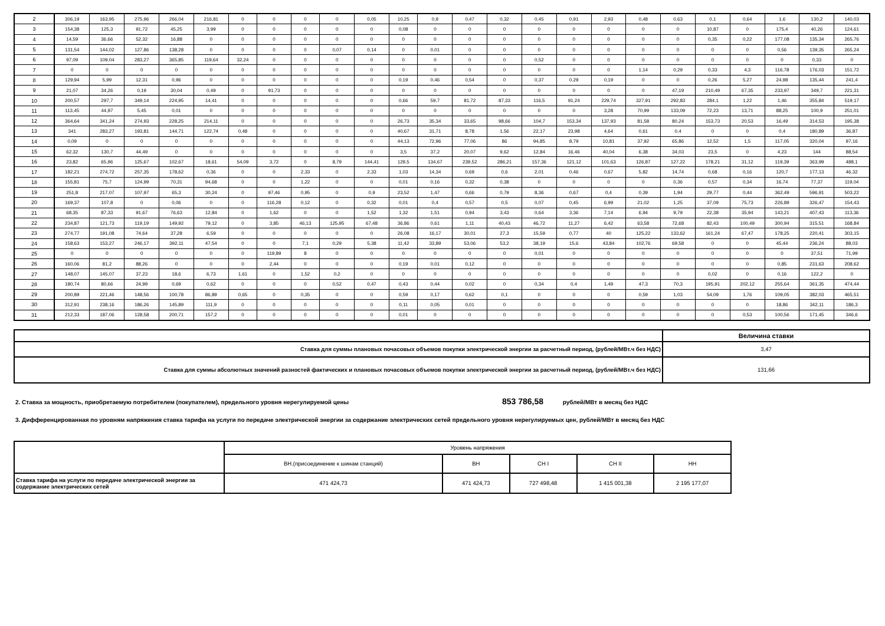| 2 | 306,19 | 163,95 | 275,96 | 266,04 | 216,81 | 0 | 0 | 0 | 0 | 0,05 | 10,25 | 0,9 | 0,47 | 0,32 | 0,45 | 0,91 | 2,93 | 0,48 | 0,63 | 0,1 | 0,64 | 1,6 | 130,2 | 140,03 |
| 3 | 154,38 | 125,3 | 91,72 | 45,25 | 3,99 | 0 | 0 | 0 | 0 | 0 | 0,08 | 0 | 0 | 0 | 0 | 0 | 0 | 0 | 0 | 10,87 | 0 | 175,4 | 40,26 | 124,61 |
| 4 | 14,59 | 36,66 | 52,32 | 16,88 | 0 | 0 | 0 | 0 | 0 | 0 | 0 | 0 | 0 | 0 | 0 | 0 | 0 | 0 | 0 | 0,35 | 0,22 | 177,08 | 135,34 | 265,76 |
| 5 | 131,54 | 144,02 | 127,86 | 138,28 | 0 | 0 | 0 | 0 | 0,07 | 0,14 | 0 | 0,01 | 0 | 0 | 0 | 0 | 0 | 0 | 0 | 0 | 0 | 0,56 | 139,35 | 265,24 |
| 6 | 97,09 | 109,04 | 283,27 | 365,85 | 119,64 | 32,24 | 0 | 0 | 0 | 0 | 0 | 0 | 0 | 0 | 0,52 | 0 | 0 | 0 | 0 | 0 | 0 | 0 | 0,33 | 0 |
| 7 | 0 | 0 | 0 | 0 | 0 | 0 | 0 | 0 | 0 | 0 | 0 | 0 | 0 | 0 | 0 | 0 | 0 | 1,14 | 0,29 | 0,33 | 4,3 | 116,78 | 176,03 | 151,72 |
| 8 | 129,94 | 5,99 | 12,31 | 0,96 | 0 | 0 | 0 | 0 | 0 | 0 | 0,19 | 0,46 | 0,54 | 0 | 0,37 | 0,29 | 0,19 | 0 | 0 | 0,26 | 5,27 | 24,98 | 135,44 | 241,4 |
| 9 | 21,07 | 34,26 | 0,19 | 30,04 | 0,49 | 0 | 91,73 | 0 | 0 | 0 | 0 | 0 | 0 | 0 | 0 | 0 | 0 | 0 | 47,19 | 210,49 | 67,35 | 233,97 | 349,7 | 221,31 |
| 10 | 200,57 | 297,7 | 349,14 | 224,95 | 14,41 | 0 | 0 | 0 | 0 | 0 | 0,66 | 59,7 | 81,72 | 87,33 | 116,5 | 91,24 | 229,74 | 327,91 | 292,83 | 284,1 | 1,22 | 1,46 | 355,84 | 519,17 |
| 11 | 113,45 | 44,97 | 5,45 | 0,01 | 0 | 0 | 0 | 0 | 0 | 0 | 0 | 0 | 0 | 0 | 0 | 0 | 3,28 | 70,99 | 133,09 | 72,23 | 13,71 | 88,25 | 100,9 | 251,01 |
| 12 | 364,64 | 341,24 | 274,93 | 228,25 | 214,11 | 0 | 0 | 0 | 0 | 0 | 26,73 | 35,34 | 33,65 | 98,66 | 104,7 | 153,34 | 137,93 | 81,58 | 80,24 | 153,73 | 20,53 | 16,49 | 314,53 | 195,38 |
| 13 | 341 | 283,27 | 193,81 | 144,71 | 122,74 | 0,48 | 0 | 0 | 0 | 0 | 40,67 | 31,71 | 8,78 | 1,56 | 22,17 | 23,98 | 4,64 | 0,61 | 0,4 | 0 | 0 | 0,4 | 180,89 | 36,87 |
| 14 | 0,09 | 0 | 0 | 0 | 0 | 0 | 0 | 0 | 0 | 0 | 44,13 | 72,96 | 77,06 | 86 | 94,85 | 8,79 | 10,81 | 37,92 | 65,86 | 12,52 | 1,5 | 117,05 | 320,04 | 97,16 |
| 15 | 62,32 | 130,7 | 44,49 | 0 | 0 | 0 | 0 | 0 | 0 | 0 | 3,5 | 37,2 | 20,07 | 9,62 | 12,84 | 16,46 | 40,04 | 6,38 | 34,03 | 23,5 | 0 | 4,23 | 144 | 88,54 |
| 16 | 23,82 | 65,96 | 125,67 | 102,67 | 18,61 | 54,09 | 3,72 | 0 | 8,79 | 144,41 | 129,5 | 134,67 | 239,52 | 286,21 | 157,36 | 121,12 | 101,63 | 126,87 | 127,22 | 178,21 | 31,12 | 119,39 | 363,99 | 488,1 |
| 17 | 182,21 | 274,72 | 257,35 | 178,62 | 0,36 | 0 | 0 | 2,33 | 0 | 2,33 | 1,03 | 14,34 | 0,69 | 0,6 | 2,01 | 0,46 | 0,67 | 5,82 | 14,74 | 0,68 | 0,16 | 120,7 | 177,13 | 46,32 |
| 18 | 155,81 | 75,7 | 124,99 | 70,31 | 94,68 | 0 | 0 | 1,22 | 0 | 0 | 0,01 | 0,16 | 0,32 | 0,38 | 0 | 0 | 0 | 0 | 0,36 | 0,57 | 0,34 | 16,74 | 77,37 | 119,04 |
| 19 | 251,8 | 217,07 | 107,97 | 65,3 | 30,24 | 0 | 97,46 | 0,95 | 0 | 0,9 | 23,52 | 1,47 | 0,66 | 0,79 | 8,36 | 0,67 | 0,4 | 0,39 | 1,94 | 29,77 | 0,44 | 362,49 | 596,91 | 503,22 |
| 20 | 169,37 | 107,8 | 0 | 0,06 | 0 | 0 | 116,28 | 0,12 | 0 | 0,32 | 0,01 | 0,4 | 0,57 | 0,5 | 0,07 | 0,45 | 6,99 | 21,02 | 1,25 | 37,09 | 75,73 | 226,89 | 326,47 | 154,43 |
| 21 | 68,35 | 87,33 | 91,67 | 76,63 | 12,84 | 0 | 1,62 | 0 | 0 | 1,52 | 1,32 | 1,51 | 0,94 | 3,43 | 0,64 | 3,36 | 7,14 | 6,94 | 9,79 | 22,38 | 35,94 | 143,21 | 407,43 | 113,36 |
| 22 | 234,87 | 121,73 | 119,19 | 149,92 | 79,12 | 0 | 3,85 | 46,13 | 125,95 | 67,48 | 36,86 | 0,61 | 1,11 | 40,43 | 46,72 | 11,27 | 6,42 | 63,58 | 72,68 | 82,43 | 100,49 | 300,94 | 315,51 | 168,84 |
| 23 | 274,77 | 191,08 | 74,64 | 37,28 | 6,59 | 0 | 0 | 0 | 0 | 0 | 26,08 | 16,17 | 30,01 | 27,3 | 15,59 | 0,77 | 40 | 125,22 | 133,62 | 161,24 | 67,47 | 178,25 | 220,41 | 303,15 |
| 24 | 158,63 | 153,27 | 246,17 | 392,11 | 47,54 | 0 | 0 | 7,1 | 0,29 | 5,38 | 11,42 | 33,89 | 53,06 | 53,2 | 38,19 | 15,6 | 43,84 | 102,76 | 69,58 | 0 | 0 | 45,44 | 236,24 | 88,03 |
| 25 | 0 | 0 | 0 | 0 | 0 | 0 | 119,89 | 8 | 0 | 0 | 0 | 0 | 0 | 0 | 0,01 | 0 | 0 | 0 | 0 | 0 | 0 | 0 | 37,51 | 71,99 |
| 26 | 160,06 | 81,2 | 88,26 | 0 | 0 | 0 | 2,44 | 0 | 0 | 0 | 0,19 | 0,01 | 0,12 | 0 | 0 | 0 | 0 | 0 | 0 | 0 | 0 | 0,85 | 231,63 | 208,62 |
| 27 | 148,07 | 145,07 | 37,23 | 18,6 | 6,73 | 1,61 | 0 | 1,52 | 0,2 | 0 | 0 | 0 | 0 | 0 | 0 | 0 | 0 | 0 | 0 | 0,02 | 0 | 0,16 | 122,2 | 0 |
| 28 | 180,74 | 80,66 | 24,99 | 0,69 | 0,62 | 0 | 0 | 0 | 0,52 | 0,47 | 0,43 | 0,44 | 0,02 | 0 | 0,34 | 0,4 | 1,49 | 47,3 | 70,3 | 195,91 | 202,12 | 255,64 | 361,35 | 474,44 |
| 29 | 200,89 | 221,46 | 148,56 | 100,78 | 86,89 | 0,65 | 0 | 0,35 | 0 | 0 | 0,59 | 0,17 | 0,62 | 0,1 | 0 | 0 | 0 | 0,59 | 1,03 | 54,09 | 1,76 | 109,05 | 382,03 | 465,51 |
| 30 | 312,91 | 238,16 | 186,26 | 145,89 | 111,9 | 0 | 0 | 0 | 0 | 0 | 0,11 | 0,05 | 0,01 | 0 | 0 | 0 | 0 | 0 | 0 | 0 | 0 | 18,86 | 342,11 | 186,3 |
| 31 | 212,33 | 187,06 | 128,58 | 200,71 | 157,2 | 0 | 0 | 0 | 0 | 0 | 0,01 | 0 | 0 | 0 | 0 | 0 | 0 | 0 | 0 | 0 | 0,53 | 100,56 | 171,45 | 346,6 |
| | Величина ставки |
| Ставка для суммы плановых почасовых объемов покупки электрической энергии за расчетный период, (рублей/МВт.ч без НДС) | 3,47 |
| Ставка для суммы абсолютных значений разностей фактических и плановых почасовых объемов покупки электрической энергии за расчетный период, (рублей/МВт.ч без НДС) | 131,66 |
2. Ставка за мощность, приобретаемую потребителем (покупателем), предельного уровня нерегулируемой цены 853 786,58 рублей/МВт в месяц без НДС
3. Дифференцированная по уровням напряжения ставка тарифа на услуги по передаче электрической энергии за содержание электрических сетей предельного уровня нерегулируемых цен, рублей/МВт в месяц без НДС
| | Уровень напряжения | | | | |
| | ВН.(присоединение к шинам станций) | ВН | СН I | СН II | НН |
| Ставка тарифа на услуги по передаче электрической энергии за содержание электрических сетей | 471 424,73 | 471 424,73 | 727 498,48 | 1 415 001,38 | 2 195 177,07 |